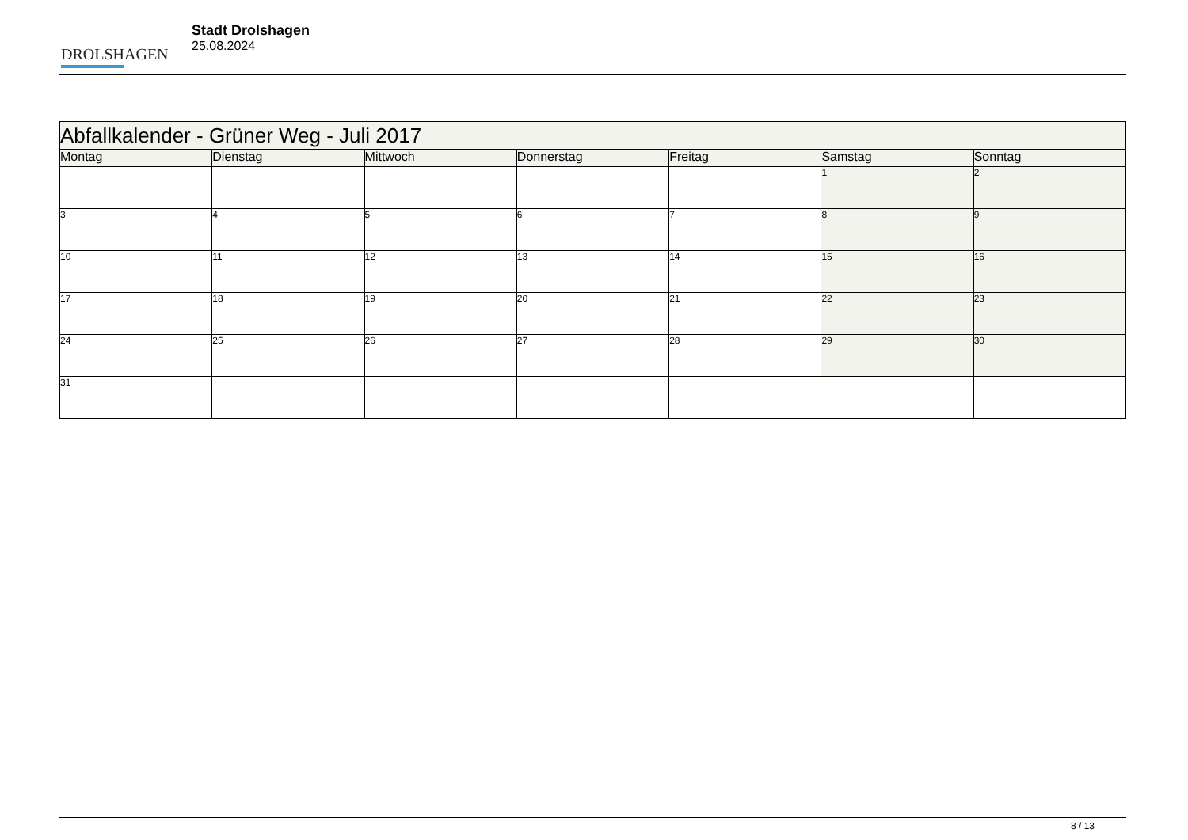DROLSHAGEN
Stadt Drolshagen
25.08.2024
| Abfallkalender - Grüner Weg - Juli 2017 | | | | | | |
| --- | --- | --- | --- | --- | --- | --- |
| Montag | Dienstag | Mittwoch | Donnerstag | Freitag | Samstag | Sonntag |
| | | | | | 1 | 2 |
| 3 | 4 | 5 | 6 | 7 | 8 | 9 |
| 10 | 11 | 12 | 13 | 14 | 15 | 16 |
| 17 | 18 | 19 | 20 | 21 | 22 | 23 |
| 24 | 25 | 26 | 27 | 28 | 29 | 30 |
| 31 | | | | | | |
8 / 13